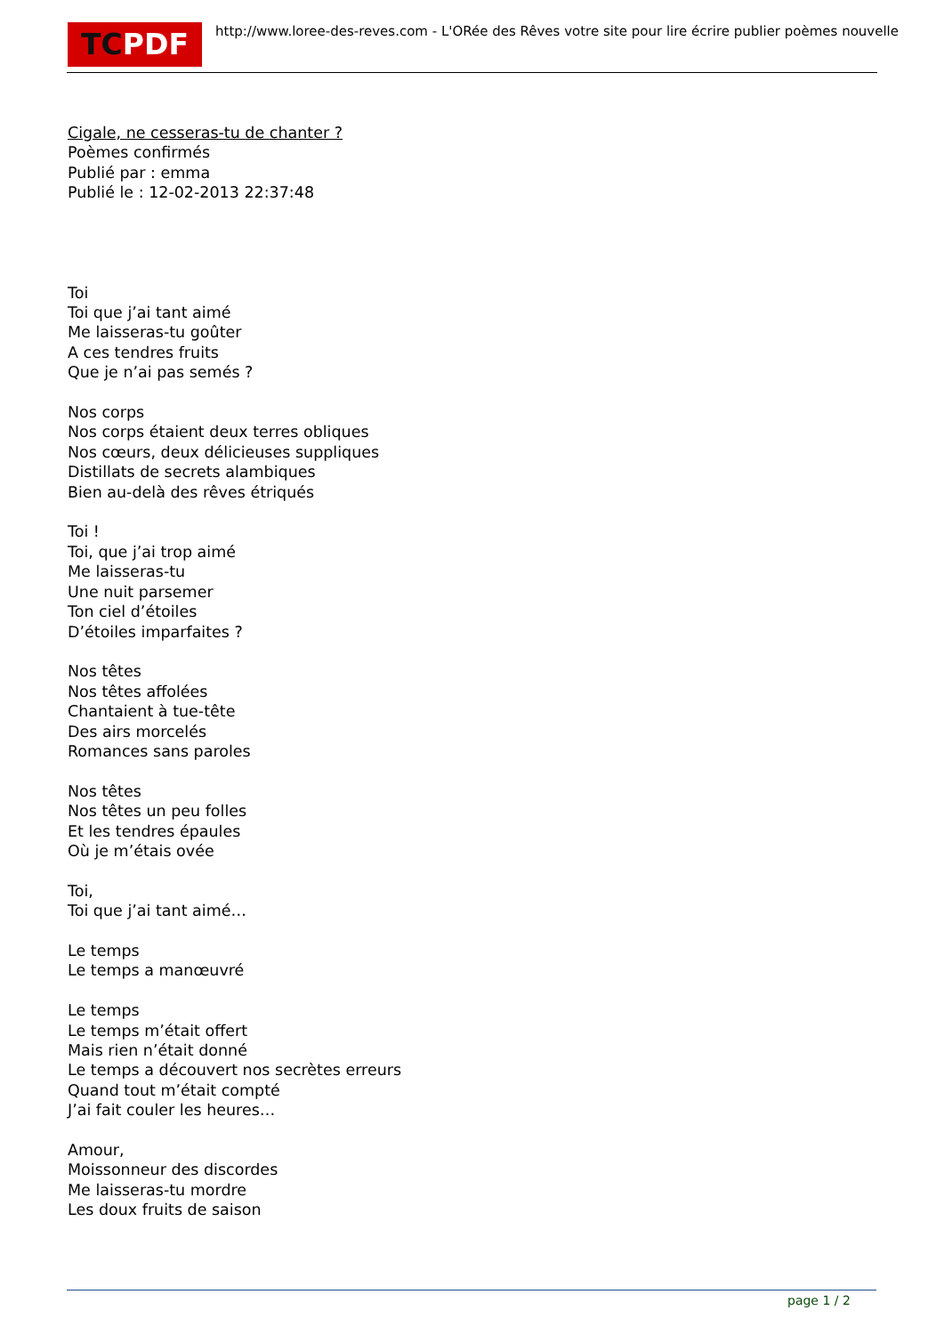TCPDF http://www.loree-des-reves.com - L'ORée des Rêves votre site pour lire écrire publier poèmes nouvelle
Cigale, ne cesseras-tu de chanter ?
Poèmes confirmés
Publié par : emma
Publié le : 12-02-2013 22:37:48
Toi
Toi que j’ai tant aimé
Me laisseras-tu goûter
A ces tendres fruits
Que je n’ai pas semés ?
Nos corps
Nos corps étaient deux terres obliques
Nos cœurs, deux délicieuses suppliques
Distillats de secrets alambiques
Bien au-delà des rêves étriqués
Toi !
Toi, que j’ai trop aimé
Me laisseras-tu
Une nuit parsemer
Ton ciel d’étoiles
D’étoiles imparfaites ?
Nos têtes
Nos têtes affolées
Chantaient à tue-tête
Des airs morcelés
Romances sans paroles
Nos têtes
Nos têtes un peu folles
Et les tendres épaules
Où je m’étais ovée
Toi,
Toi que j’ai tant aimé…
Le temps
Le temps a manœuvré
Le temps
Le temps m’était offert
Mais rien n’était donné
Le temps a découvert nos secrètes erreurs
Quand tout m’était compté
J’ai fait couler les heures…
Amour,
Moissonneur des discordes
Me laisseras-tu mordre
Les doux fruits de saison
page 1 / 2